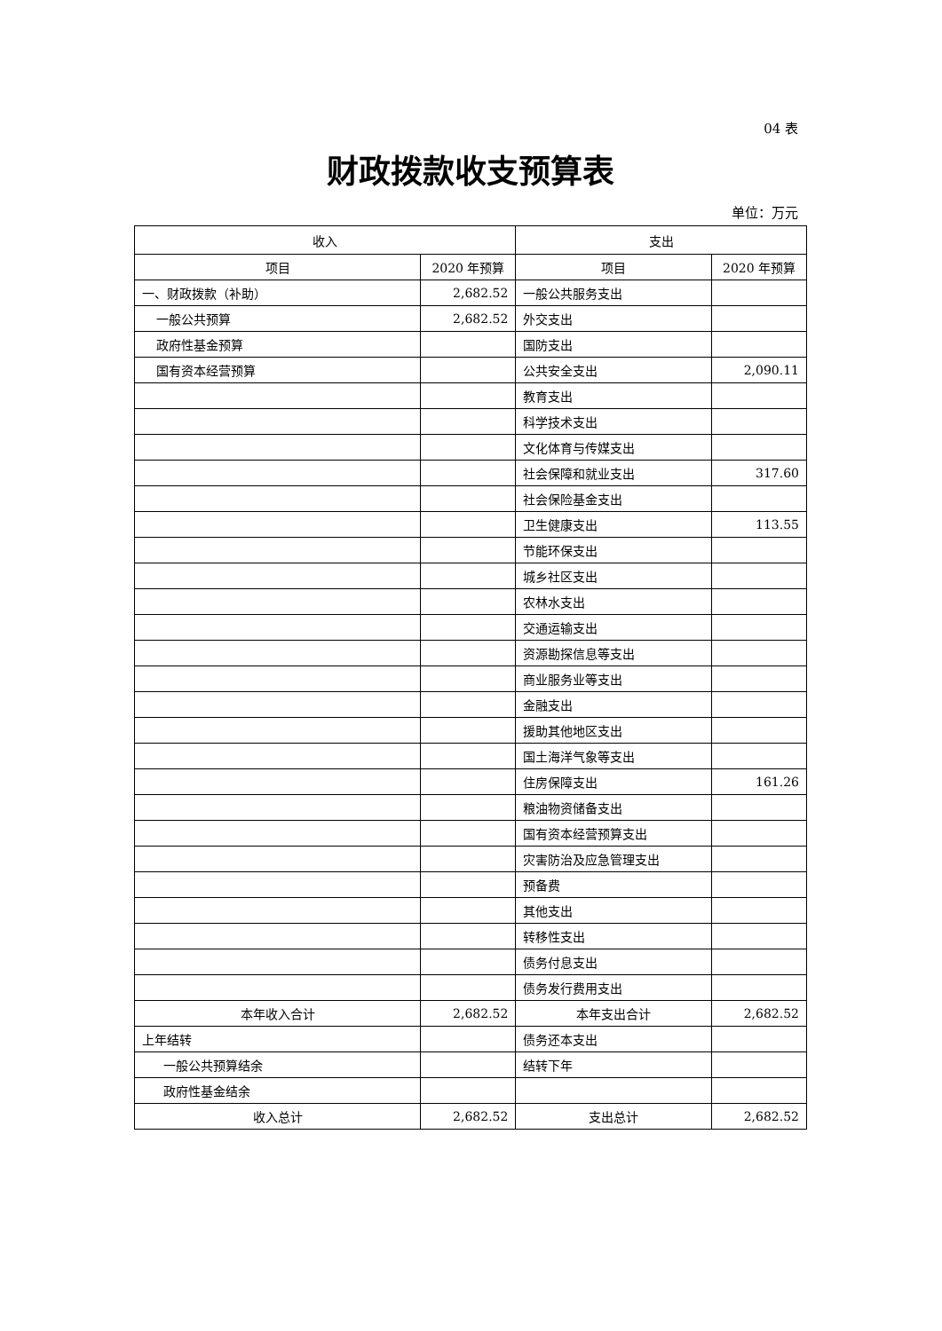04 表
财政拨款收支预算表
单位：万元
| 收入 | | 支出 | |
| --- | --- | --- | --- |
| 项目 | 2020 年预算 | 项目 | 2020 年预算 |
| 一、财政拨款（补助） | 2,682.52 | 一般公共服务支出 | |
| 一般公共预算 | 2,682.52 | 外交支出 | |
| 政府性基金预算 | | 国防支出 | |
| 国有资本经营预算 | | 公共安全支出 | 2,090.11 |
| | | 教育支出 | |
| | | 科学技术支出 | |
| | | 文化体育与传媒支出 | |
| | | 社会保障和就业支出 | 317.60 |
| | | 社会保险基金支出 | |
| | | 卫生健康支出 | 113.55 |
| | | 节能环保支出 | |
| | | 城乡社区支出 | |
| | | 农林水支出 | |
| | | 交通运输支出 | |
| | | 资源勘探信息等支出 | |
| | | 商业服务业等支出 | |
| | | 金融支出 | |
| | | 援助其他地区支出 | |
| | | 国土海洋气象等支出 | |
| | | 住房保障支出 | 161.26 |
| | | 粮油物资储备支出 | |
| | | 国有资本经营预算支出 | |
| | | 灾害防治及应急管理支出 | |
| | | 预备费 | |
| | | 其他支出 | |
| | | 转移性支出 | |
| | | 债务付息支出 | |
| | | 债务发行费用支出 | |
| 本年收入合计 | 2,682.52 | 本年支出合计 | 2,682.52 |
| 上年结转 | | 债务还本支出 | |
| 一般公共预算结余 | | 结转下年 | |
| 政府性基金结余 | | | |
| 收入总计 | 2,682.52 | 支出总计 | 2,682.52 |